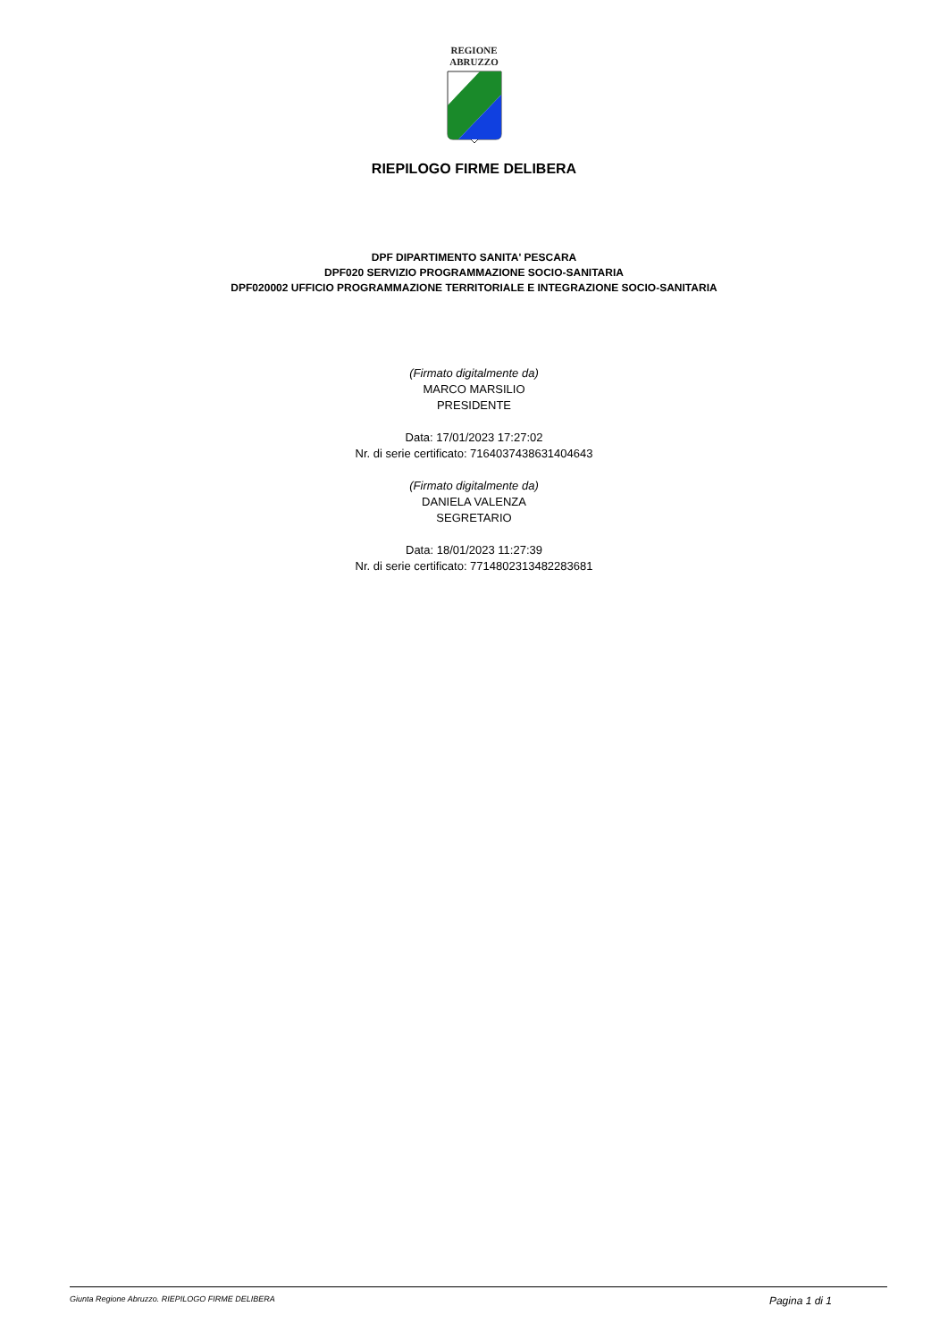REGIONE
ABRUZZO
RIEPILOGO FIRME DELIBERA
DPF DIPARTIMENTO SANITA' PESCARA
DPF020 SERVIZIO PROGRAMMAZIONE SOCIO-SANITARIA
DPF020002 UFFICIO PROGRAMMAZIONE TERRITORIALE E INTEGRAZIONE SOCIO-SANITARIA
(Firmato digitalmente da)
MARCO MARSILIO
PRESIDENTE
Data: 17/01/2023 17:27:02
Nr. di serie certificato: 7164037438631404643
(Firmato digitalmente da)
DANIELA VALENZA
SEGRETARIO
Data: 18/01/2023 11:27:39
Nr. di serie certificato: 7714802313482283681
Giunta Regione Abruzzo. RIEPILOGO FIRME DELIBERA Pagina 1 di 1